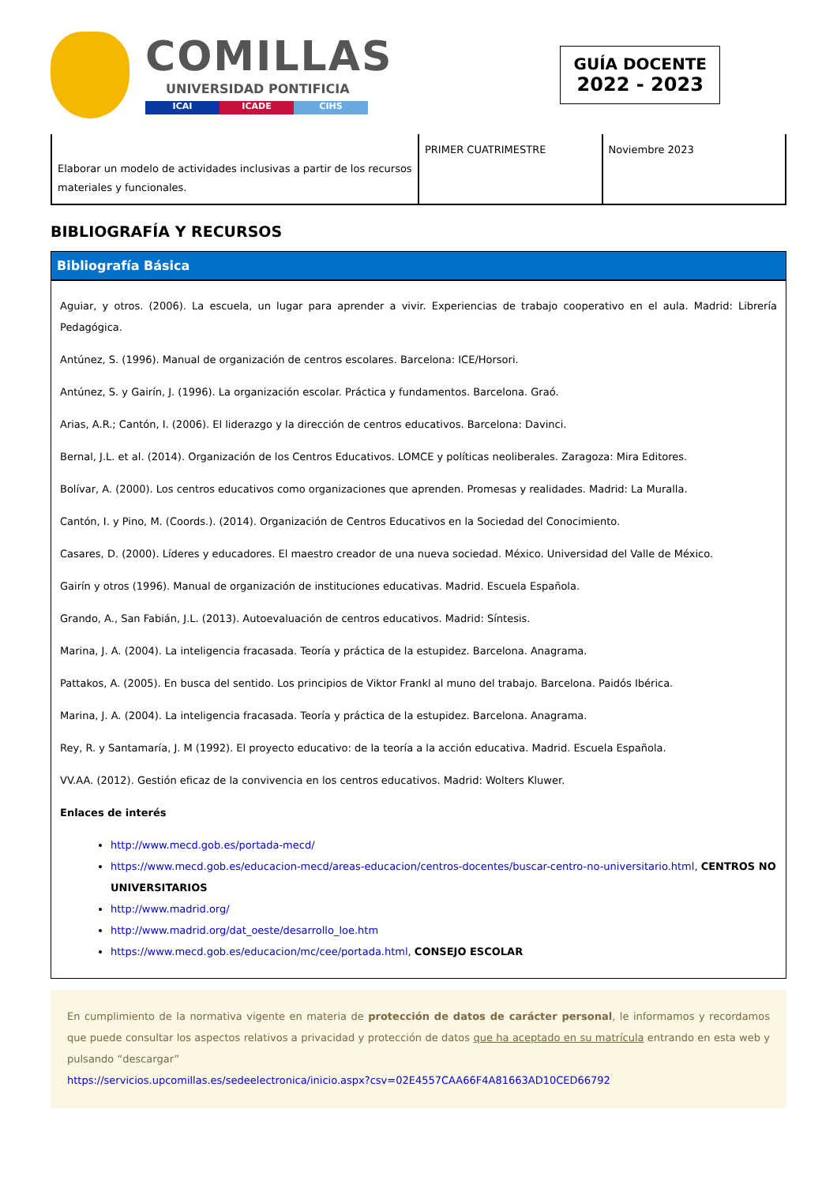COMILLAS
UNIVERSIDAD PONTIFICIA
ICAI ICADE CIHS
GUÍA DOCENTE
2022 - 2023
| Elaborar un modelo de actividades inclusivas a partir de los recursos materiales y funcionales. | PRIMER CUATRIMESTRE | Noviembre 2023 |
BIBLIOGRAFÍA Y RECURSOS
Bibliografía Básica
Aguiar, y otros. (2006). La escuela, un lugar para aprender a vivir. Experiencias de trabajo cooperativo en el aula. Madrid: Librería Pedagógica.
Antúnez, S. (1996). Manual de organización de centros escolares. Barcelona: ICE/Horsori.
Antúnez, S. y Gairín, J. (1996). La organización escolar. Práctica y fundamentos. Barcelona. Graó.
Arias, A.R.; Cantón, I. (2006). El liderazgo y la dirección de centros educativos. Barcelona: Davinci.
Bernal, J.L. et al. (2014). Organización de los Centros Educativos. LOMCE y políticas neoliberales. Zaragoza: Mira Editores.
Bolívar, A. (2000). Los centros educativos como organizaciones que aprenden. Promesas y realidades. Madrid: La Muralla.
Cantón, I. y Pino, M. (Coords.). (2014). Organización de Centros Educativos en la Sociedad del Conocimiento.
Casares, D. (2000). Líderes y educadores. El maestro creador de una nueva sociedad. México. Universidad del Valle de México.
Gairín y otros (1996). Manual de organización de instituciones educativas. Madrid. Escuela Española.
Grando, A., San Fabián, J.L. (2013). Autoevaluación de centros educativos. Madrid: Síntesis.
Marina, J. A. (2004). La inteligencia fracasada. Teoría y práctica de la estupidez. Barcelona. Anagrama.
Pattakos, A. (2005). En busca del sentido. Los principios de Viktor Frankl al muno del trabajo. Barcelona. Paidós Ibérica.
Marina, J. A. (2004). La inteligencia fracasada. Teoría y práctica de la estupidez. Barcelona. Anagrama.
Rey, R. y Santamaría, J. M (1992). El proyecto educativo: de la teoría a la acción educativa. Madrid. Escuela Española.
VV.AA. (2012). Gestión eficaz de la convivencia en los centros educativos. Madrid: Wolters Kluwer.
Enlaces de interés
http://www.mecd.gob.es/portada-mecd/
https://www.mecd.gob.es/educacion-mecd/areas-educacion/centros-docentes/buscar-centro-no-universitario.html, CENTROS NO UNIVERSITARIOS
http://www.madrid.org/
http://www.madrid.org/dat_oeste/desarrollo_loe.htm
https://www.mecd.gob.es/educacion/mc/cee/portada.html, CONSEJO ESCOLAR
En cumplimiento de la normativa vigente en materia de protección de datos de carácter personal, le informamos y recordamos que puede consultar los aspectos relativos a privacidad y protección de datos que ha aceptado en su matrícula entrando en esta web y pulsando “descargar”
https://servicios.upcomillas.es/sedeelectronica/inicio.aspx?csv=02E4557CAA66F4A81663AD10CED66792